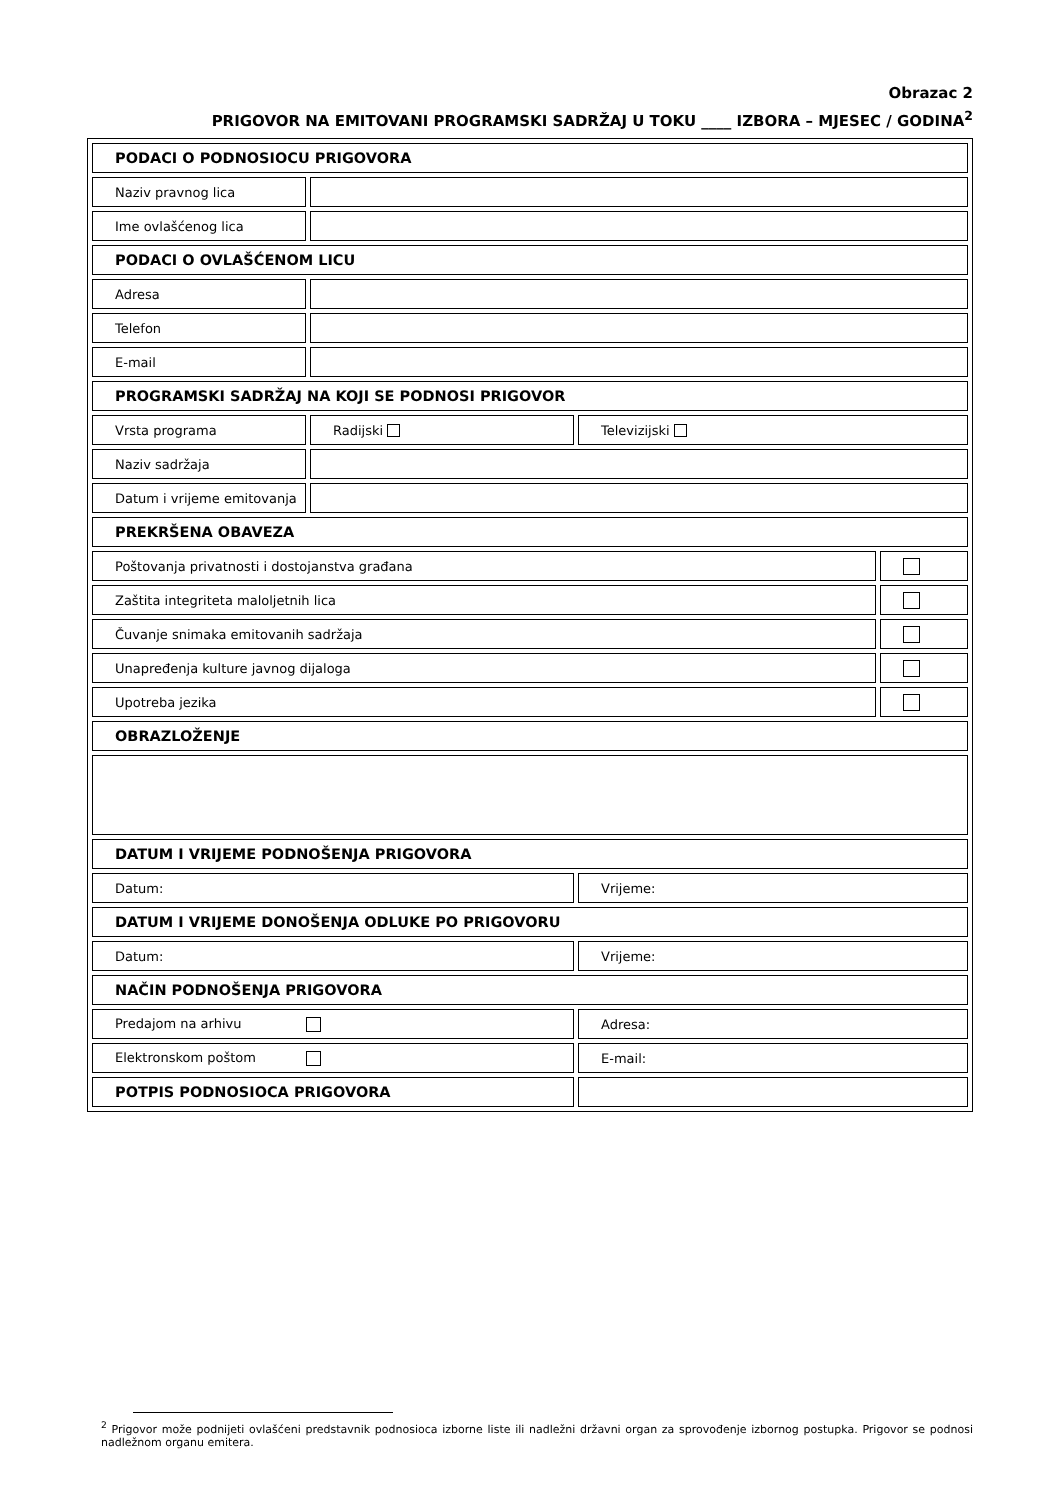Obrazac 2
PRIGOVOR NA EMITOVANI PROGRAMSKI SADRŽAJ U TOKU ____ IZBORA – MJESEC / GODINA<sup>2</sup>
| PODACI O PODNOSIOCU PRIGOVORA | | | |
| Naziv pravnog lica | | | |
| Ime ovlašćenog lica | | | |
| PODACI O OVLAŠĆENOM LICU | | | |
| Adresa | | | |
| Telefon | | | |
| E-mail | | | |
| PROGRAMSKI SADRŽAJ NA KOJI SE PODNOSI PRIGOVOR | | | |
| Vrsta programa | Radijski | Televizijski | |
| Naziv sadržaja | | | |
| Datum i vrijeme emitovanja | | | |
| PREKRŠENA OBAVEZA | | | |
| Poštovanja privatnosti i dostojanstva građana | | | |
| Zaštita integriteta maloljetnih lica | | | |
| Čuvanje snimaka emitovanih sadržaja | | | |
| Unapređenja kulture javnog dijaloga | | | |
| Upotreba jezika | | | |
| OBRAZLOŽENJE | | | |
| DATUM I VRIJEME PODNOŠENJA PRIGOVORA | | | |
| Datum: | | Vrijeme: | |
| DATUM I VRIJEME DONOŠENJA ODLUKE PO PRIGOVORU | | | |
| Datum: | | Vrijeme: | |
| NAČIN PODNOŠENJA PRIGOVORA | | | |
| Predajom na arhivu | | Adresa: | |
| Elektronskom poštom | | E-mail: | |
| POTPIS PODNOSIOCA PRIGOVORA | | | |
<sup>2</sup> Prigovor može podnijeti ovlašćeni predstavnik podnosioca izborne liste ili nadležni državni organ za sprovođenje izbornog postupka. Prigovor se podnosi nadležnom organu emitera.